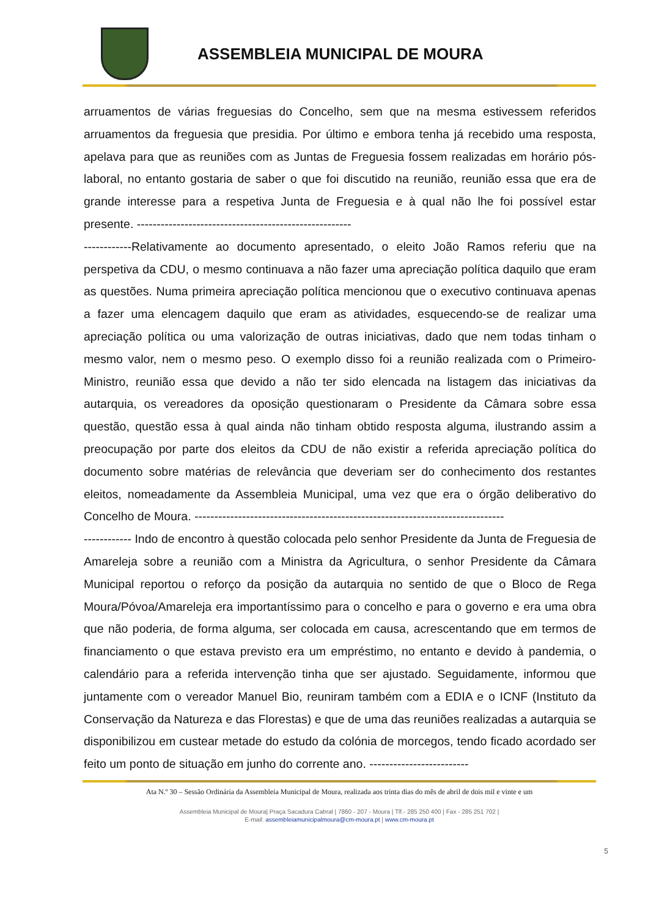ASSEMBLEIA MUNICIPAL DE MOURA
arruamentos de várias freguesias do Concelho, sem que na mesma estivessem referidos arruamentos da freguesia que presidia. Por último e embora tenha já recebido uma resposta, apelava para que as reuniões com as Juntas de Freguesia fossem realizadas em horário pós-laboral, no entanto gostaria de saber o que foi discutido na reunião, reunião essa que era de grande interesse para a respetiva Junta de Freguesia e à qual não lhe foi possível estar presente. ------------------------------------------------------
------------Relativamente ao documento apresentado, o eleito João Ramos referiu que na perspetiva da CDU, o mesmo continuava a não fazer uma apreciação política daquilo que eram as questões. Numa primeira apreciação política mencionou que o executivo continuava apenas a fazer uma elencagem daquilo que eram as atividades, esquecendo-se de realizar uma apreciação política ou uma valorização de outras iniciativas, dado que nem todas tinham o mesmo valor, nem o mesmo peso. O exemplo disso foi a reunião realizada com o Primeiro-Ministro, reunião essa que devido a não ter sido elencada na listagem das iniciativas da autarquia, os vereadores da oposição questionaram o Presidente da Câmara sobre essa questão, questão essa à qual ainda não tinham obtido resposta alguma, ilustrando assim a preocupação por parte dos eleitos da CDU de não existir a referida apreciação política do documento sobre matérias de relevância que deveriam ser do conhecimento dos restantes eleitos, nomeadamente da Assembleia Municipal, uma vez que era o órgão deliberativo do Concelho de Moura. ------------------------------------------------------------------------------
------------ Indo de encontro à questão colocada pelo senhor Presidente da Junta de Freguesia de Amareleja sobre a reunião com a Ministra da Agricultura, o senhor Presidente da Câmara Municipal reportou o reforço da posição da autarquia no sentido de que o Bloco de Rega Moura/Póvoa/Amareleja era importantíssimo para o concelho e para o governo e era uma obra que não poderia, de forma alguma, ser colocada em causa, acrescentando que em termos de financiamento o que estava previsto era um empréstimo, no entanto e devido à pandemia, o calendário para a referida intervenção tinha que ser ajustado. Seguidamente, informou que juntamente com o vereador Manuel Bio, reuniram também com a EDIA e o ICNF (Instituto da Conservação da Natureza e das Florestas) e que de uma das reuniões realizadas a autarquia se disponibilizou em custear metade do estudo da colónia de morcegos, tendo ficado acordado ser feito um ponto de situação em junho do corrente ano. -------------------------
Ata N.º 30 – Sessão Ordinária da Assembleia Municipal de Moura, realizada aos trinta dias do mês de abril de dois mil e vinte e um
Assembleia Municipal de Moura| Praça Sacadura Cabral | 7860 - 207 - Moura | Tlf.- 285 250 400 | Fax - 285 251 702 |
E-mail: assembleiamunicipalmoura@cm-moura.pt | www.cm-moura.pt
5